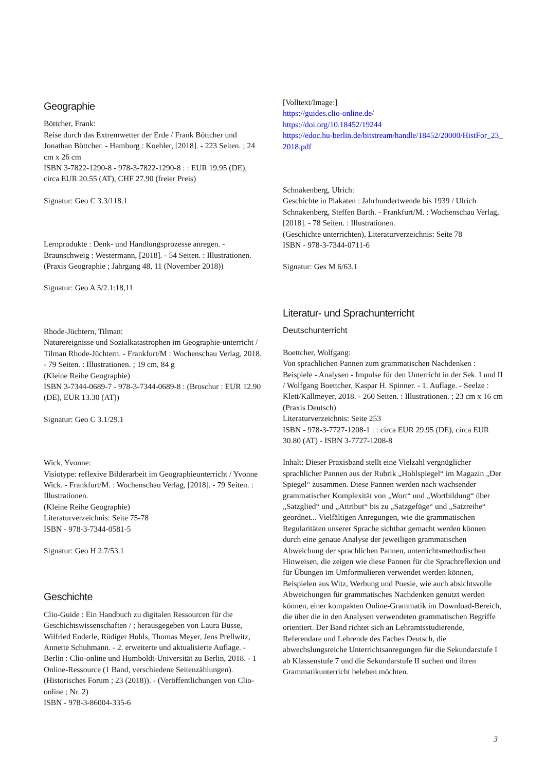Geographie
Böttcher, Frank:
Reise durch das Extremwetter der Erde / Frank Böttcher und Jonathan Böttcher. - Hamburg : Koehler, [2018]. - 223 Seiten. ; 24 cm x 26 cm
ISBN 3-7822-1290-8 - 978-3-7822-1290-8 : : EUR 19.95 (DE), circa EUR 20.55 (AT), CHF 27.90 (freier Preis)
Signatur: Geo C 3.3/118.1
Lernprodukte : Denk- und Handlungsprozesse anregen. - Braunschweig : Westermann, [2018]. - 54 Seiten. : Illustrationen.
(Praxis Geographie ; Jahrgang 48, 11 (November 2018))
Signatur: Geo A 5/2.1:18,11
Rhode-Jüchtern, Tilman:
Naturereignisse und Sozialkatastrophen im Geographie-unterricht / Tilman Rhode-Jüchtern. - Frankfurt/M : Wochenschau Verlag, 2018. - 79 Seiten. : Illustrationen. ; 19 cm, 84 g
(Kleine Reihe Geographie)
ISBN 3-7344-0689-7 - 978-3-7344-0689-8 : (Broschur : EUR 12.90 (DE), EUR 13.30 (AT))
Signatur: Geo C 3.1/29.1
Wick, Yvonne:
Visiotype: reflexive Bilderarbeit im Geographieunterricht / Yvonne Wick. - Frankfurt/M. : Wochenschau Verlag, [2018]. - 79 Seiten. : Illustrationen.
(Kleine Reihe Geographie)
Literaturverzeichnis: Seite 75-78
ISBN - 978-3-7344-0581-5
Signatur: Geo H 2.7/53.1
Geschichte
Clio-Guide : Ein Handbuch zu digitalen Ressourcen für die Geschichtswissenschaften / ; herausgegeben von Laura Busse, Wilfried Enderle, Rüdiger Hohls, Thomas Meyer, Jens Prellwitz, Annette Schuhmann. - 2. erweiterte und aktualisierte Auflage. - Berlin : Clio-online und Humboldt-Universität zu Berlin, 2018. - 1 Online-Ressource (1 Band, verschiedene Seitenzählungen).
(Historisches Forum ; 23 (2018)). - (Veröffentlichungen von Clio-online ; Nr. 2)
ISBN - 978-3-86004-335-6
[Volltext/Image:]
https://guides.clio-online.de/
https://doi.org/10.18452/19244
https://edoc.hu-berlin.de/bitstream/handle/18452/20000/HistFor_23_2018.pdf
Schnakenberg, Ulrich:
Geschichte in Plakaten : Jahrhundertwende bis 1939 / Ulrich Schnakenberg, Steffen Barth. - Frankfurt/M. : Wochenschau Verlag, [2018]. - 78 Seiten. : Illustrationen.
(Geschichte unterrichten), Literaturverzeichnis: Seite 78
ISBN - 978-3-7344-0711-6
Signatur: Ges M 6/63.1
Literatur- und Sprachunterricht
Deutschunterricht
Boettcher, Wolfgang:
Von sprachlichen Pannen zum grammatischen Nachdenken : Beispiele - Analysen - Impulse für den Unterricht in der Sek. I und II / Wolfgang Boettcher, Kaspar H. Spinner. - 1. Auflage. - Seelze : Klett/Kallmeyer, 2018. - 260 Seiten. : Illustrationen. ; 23 cm x 16 cm
(Praxis Deutsch)
Literaturverzeichnis: Seite 253
ISBN - 978-3-7727-1208-1 : : circa EUR 29.95 (DE), circa EUR 30.80 (AT) - ISBN 3-7727-1208-8
Inhalt: Dieser Praxisband stellt eine Vielzahl vergnüglicher sprachlicher Pannen aus der Rubrik „Hohlspiegel“ im Magazin „Der Spiegel“ zusammen. Diese Pannen werden nach wachsender grammatischer Komplexität von „Wort“ und „Wortbildung“ über „Satzglied“ und „Attribut“ bis zu „Satzgefüge“ und „Satzreihe“ geordnet... Vielfältigen Anregungen, wie die grammatischen Regularitäten unserer Sprache sichtbar gemacht werden können durch eine genaue Analyse der jeweiligen grammatischen Abweichung der sprachlichen Pannen, unterrichtsmethodischen Hinweisen, die zeigen wie diese Pannen für die Sprachreflexion und für Übungen im Umformulieren verwendet werden können, Beispielen aus Witz, Werbung und Poesie, wie auch absichtsvolle Abweichungen für grammatisches Nachdenken genutzt werden können, einer kompakten Online-Grammatik im Download-Bereich, die über die in den Analysen verwendeten grammatischen Begriffe orientiert. Der Band richtet sich an Lehramtsstudierende, Referendare und Lehrende des Faches Deutsch, die abwechslungsreiche Unterrichtsanregungen für die Sekundarstufe I ab Klassenstufe 7 und die Sekundarstufe II suchen und ihren Grammatikunterricht beleben möchten.
3